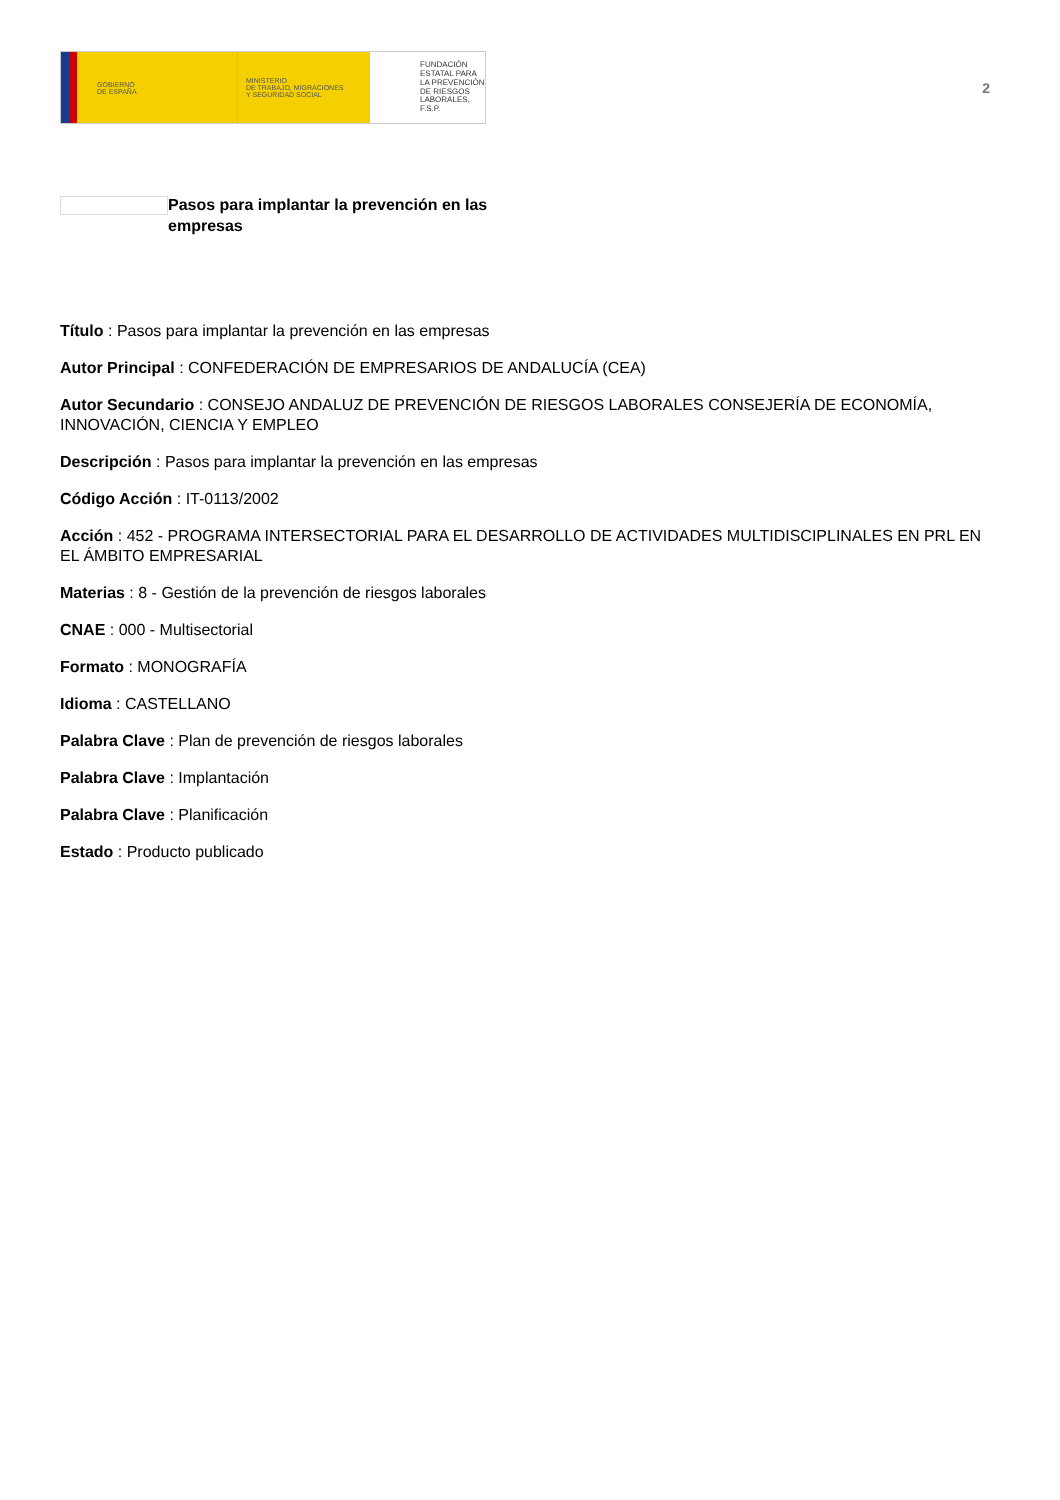GOBIERNO
DE ESPAÑA
MINISTERIO
DE TRABAJO, MIGRACIONES
Y SEGURIDAD SOCIAL
FUNDACIÓN
ESTATAL PARA
LA PREVENCIÓN
DE RIESGOS
LABORALES, F.S.P.
2
Pasos para implantar la prevención en las empresas
Título : Pasos para implantar la prevención en las empresas
Autor Principal : CONFEDERACIÓN DE EMPRESARIOS DE ANDALUCÍA (CEA)
Autor Secundario : CONSEJO ANDALUZ DE PREVENCIÓN DE RIESGOS LABORALES CONSEJERÍA DE ECONOMÍA, INNOVACIÓN, CIENCIA Y EMPLEO
Descripción : Pasos para implantar la prevención en las empresas
Código Acción : IT-0113/2002
Acción : 452 - PROGRAMA INTERSECTORIAL PARA EL DESARROLLO DE ACTIVIDADES MULTIDISCIPLINALES EN PRL EN EL ÁMBITO EMPRESARIAL
Materias : 8 - Gestión de la prevención de riesgos laborales
CNAE : 000 - Multisectorial
Formato : MONOGRAFÍA
Idioma : CASTELLANO
Palabra Clave : Plan de prevención de riesgos laborales
Palabra Clave : Implantación
Palabra Clave : Planificación
Estado : Producto publicado